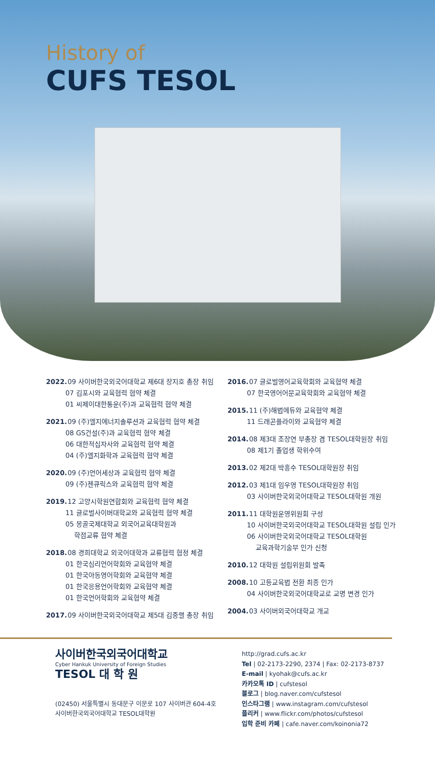History of
CUFS TESOL
2022. 09 사이버한국외국어대학교 제6대 장지호 총장 취임
07 김포시와 교육협력 협약 체결
01 씨제이대한통운(주)과 교육협력 협약 체결
2021. 09 (주)엘지에너지솔루션과 교육협력 협약 체결
08 GS건설(주)과 교육협력 협약 체결
06 대한적십자사와 교육협력 협약 체결
04 (주)엘지화학과 교육협력 협약 체결
2020. 09 (주)언어세상과 교육협력 협약 체결
09 (주)젠큐릭스와 교육협력 협약 체결
2019. 12 고양시학원연합회와 교육협력 협약 체결
11 글로벌사이버대학교와 교육협력 협약 체결
05 몽골국제대학교 외국어교육대학원과
학점교류 협약 체결
2018. 08 경희대학교 외국어대학과 교류협력 협정 체결
01 한국심리언어학회와 교육협약 체결
01 한국아동영어학회와 교육협약 체결
01 한국응용언어학회와 교육협약 체결
01 한국언어학회와 교육협약 체결
2017. 09 사이버한국외국어대학교 제5대 김중렬 총장 취임
2016. 07 글로벌영어교육학회와 교육협약 체결
07 한국영어어문교육학회와 교육협약 체결
2015. 11 (주)해법에듀와 교육협약 체결
11 드래곤플라이와 교육협약 체결
2014. 08 제3대 조장연 부총장 겸 TESOL대학원장 취임
08 제1기 졸업생 학위수여
2013. 02 제2대 박흥수 TESOL대학원장 취임
2012. 03 제1대 임우영 TESOL대학원장 취임
03 사이버한국외국어대학교 TESOL대학원 개원
2011. 11 대학원운영위원회 구성
10 사이버한국외국어대학교 TESOL대학원 설립 인가
06 사이버한국외국어대학교 TESOL대학원
교육과학기술부 인가 신청
2010. 12 대학원 설립위원회 발족
2008. 10 고등교육법 전환 최종 인가
04 사이버한국외국어대학교로 교명 변경 인가
2004. 03 사이버외국어대학교 개교
사이버한국외국어대학교
Cyber Hankuk University of Foreign Studies
TESOL 대 학 원
(02450) 서울특별시 동대문구 이문로 107 사이버관 604-4호
사이버한국외국어대학교 TESOL대학원
http://grad.cufs.ac.kr
Tel | 02-2173-2290, 2374 | Fax: 02-2173-8737
E-mail | kyohak@cufs.ac.kr
카카오톡 ID | cufstesol
블로그 | blog.naver.com/cufstesol
인스타그램 | www.instagram.com/cufstesol
플리커 | www.flickr.com/photos/cufstesol
입학 준비 카페 | cafe.naver.com/koinonia72